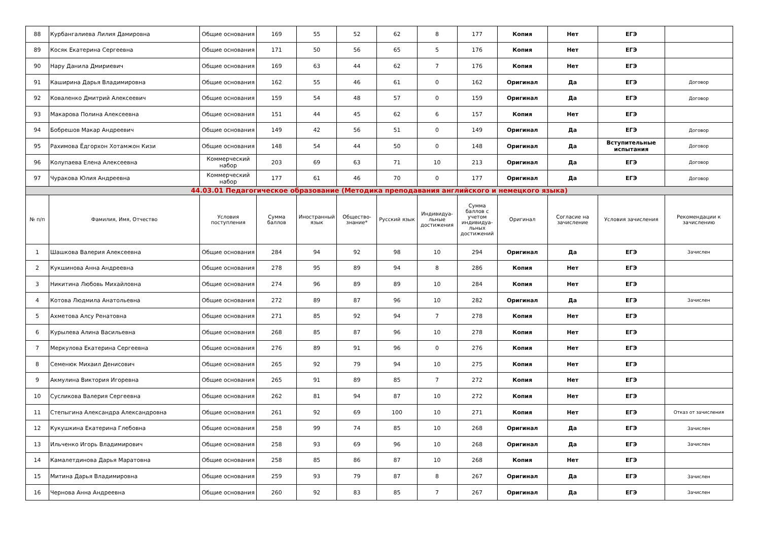| 88 | Курбангалиева Лилия Дамировна | Общие основания | 169 | 55 | 52 | 62 | 8 | 177 | Копия | Нет | ЕГЭ | |
| 89 | Косяк Екатерина Сергеевна | Общие основания | 171 | 50 | 56 | 65 | 5 | 176 | Копия | Нет | ЕГЭ | |
| 90 | Нару Данила Дмириевич | Общие основания | 169 | 63 | 44 | 62 | 7 | 176 | Копия | Нет | ЕГЭ | |
| 91 | Каширина Дарья Владимировна | Общие основания | 162 | 55 | 46 | 61 | 0 | 162 | Оригинал | Да | ЕГЭ | Договор |
| 92 | Коваленко Дмитрий Алексеевич | Общие основания | 159 | 54 | 48 | 57 | 0 | 159 | Оригинал | Да | ЕГЭ | Договор |
| 93 | Макарова Полина Алексеевна | Общие основания | 151 | 44 | 45 | 62 | 6 | 157 | Копия | Нет | ЕГЭ | |
| 94 | Бобрешов Макар Андреевич | Общие основания | 149 | 42 | 56 | 51 | 0 | 149 | Оригинал | Да | ЕГЭ | Договор |
| 95 | Рахимова Ёдгорхон Хотамжон Кизи | Общие основания | 148 | 54 | 44 | 50 | 0 | 148 | Оригинал | Да | Вступительные испытания | Договор |
| 96 | Колупаева Елена Алексеевна | Коммерческий набор | 203 | 69 | 63 | 71 | 10 | 213 | Оригинал | Да | ЕГЭ | Договор |
| 97 | Чуракова Юлия Андреевна | Коммерческий набор | 177 | 61 | 46 | 70 | 0 | 177 | Оригинал | Да | ЕГЭ | Договор |
| 44.03.01 Педагогическое образование (Методика преподавания английского и немецкого языка) | | | | | | | | | | | | |
| № п/п | Фамилия, Имя, Отчество | Условия поступления | Сумма баллов | Иностранный язык | Общество-знание* | Русский язык | Индивидуа-льные достижения | Сумма баллов с учетом индивидуа-льных достижений | Оригинал | Согласие на зачисление | Условия зачисления | Рекомендации к зачислению |
| 1 | Шашкова Валерия Алексеевна | Общие основания | 284 | 94 | 92 | 98 | 10 | 294 | Оригинал | Да | ЕГЭ | Зачислен |
| 2 | Кукшинова Анна Андреевна | Общие основания | 278 | 95 | 89 | 94 | 8 | 286 | Копия | Нет | ЕГЭ | |
| 3 | Никитина Любовь Михайловна | Общие основания | 274 | 96 | 89 | 89 | 10 | 284 | Копия | Нет | ЕГЭ | |
| 4 | Котова Людмила Анатольевна | Общие основания | 272 | 89 | 87 | 96 | 10 | 282 | Оригинал | Да | ЕГЭ | Зачислен |
| 5 | Ахметова Алсу Ренатовна | Общие основания | 271 | 85 | 92 | 94 | 7 | 278 | Копия | Нет | ЕГЭ | |
| 6 | Курылева Алина Васильевна | Общие основания | 268 | 85 | 87 | 96 | 10 | 278 | Копия | Нет | ЕГЭ | |
| 7 | Меркулова Екатерина Сергеевна | Общие основания | 276 | 89 | 91 | 96 | 0 | 276 | Копия | Нет | ЕГЭ | |
| 8 | Семенюк Михаил Денисович | Общие основания | 265 | 92 | 79 | 94 | 10 | 275 | Копия | Нет | ЕГЭ | |
| 9 | Акмулина Виктория Игоревна | Общие основания | 265 | 91 | 89 | 85 | 7 | 272 | Копия | Нет | ЕГЭ | |
| 10 | Сусликова Валерия Сергеевна | Общие основания | 262 | 81 | 94 | 87 | 10 | 272 | Копия | Нет | ЕГЭ | |
| 11 | Степыгина Александра Александровна | Общие основания | 261 | 92 | 69 | 100 | 10 | 271 | Копия | Нет | ЕГЭ | Отказ от зачисления |
| 12 | Кукушкина Екатерина Глебовна | Общие основания | 258 | 99 | 74 | 85 | 10 | 268 | Оригинал | Да | ЕГЭ | Зачислен |
| 13 | Ильченко Игорь Владимирович | Общие основания | 258 | 93 | 69 | 96 | 10 | 268 | Оригинал | Да | ЕГЭ | Зачислен |
| 14 | Камалетдинова Дарья Маратовна | Общие основания | 258 | 85 | 86 | 87 | 10 | 268 | Копия | Нет | ЕГЭ | |
| 15 | Митина Дарья Владимировна | Общие основания | 259 | 93 | 79 | 87 | 8 | 267 | Оригинал | Да | ЕГЭ | Зачислен |
| 16 | Чернова Анна Андреевна | Общие основания | 260 | 92 | 83 | 85 | 7 | 267 | Оригинал | Да | ЕГЭ | Зачислен |